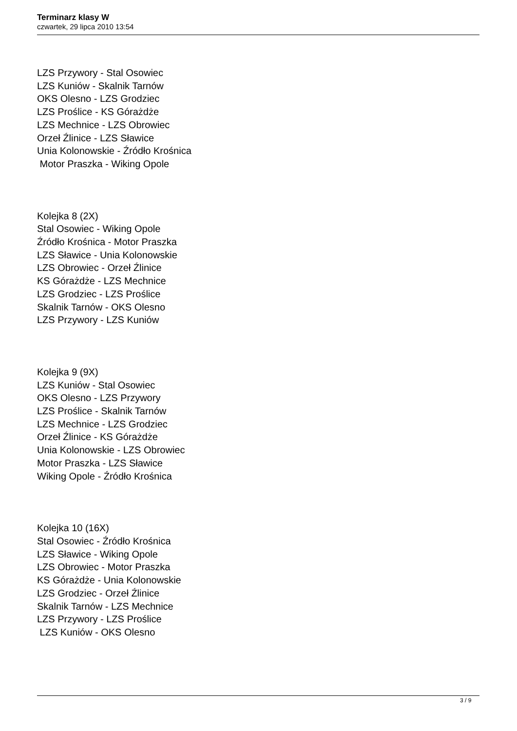Terminarz klasy W
czwartek, 29 lipca 2010 13:54
LZS Przywory - Stal Osowiec
LZS Kuniów - Skalnik Tarnów
OKS Olesno - LZS Grodziec
LZS Proślice - KS Górażdże
LZS Mechnice - LZS Obrowiec
Orzeł Źlinice - LZS Sławice
Unia Kolonowskie - Źródło Krośnica
Motor Praszka - Wiking Opole
Kolejka 8 (2X)
Stal Osowiec - Wiking Opole
Źródło Krośnica - Motor Praszka
LZS Sławice - Unia Kolonowskie
LZS Obrowiec - Orzeł Źlinice
KS Górażdże - LZS Mechnice
LZS Grodziec - LZS Proślice
Skalnik Tarnów - OKS Olesno
LZS Przywory - LZS Kuniów
Kolejka 9 (9X)
LZS Kuniów - Stal Osowiec
OKS Olesno - LZS Przywory
LZS Proślice - Skalnik Tarnów
LZS Mechnice - LZS Grodziec
Orzeł Źlinice - KS Górażdże
Unia Kolonowskie - LZS Obrowiec
Motor Praszka - LZS Sławice
Wiking Opole - Źródło Krośnica
Kolejka 10 (16X)
Stal Osowiec - Źródło Krośnica
LZS Sławice - Wiking Opole
LZS Obrowiec - Motor Praszka
KS Górażdże - Unia Kolonowskie
LZS Grodziec - Orzeł Źlinice
Skalnik Tarnów - LZS Mechnice
LZS Przywory - LZS Proślice
LZS Kuniów - OKS Olesno
3 / 9